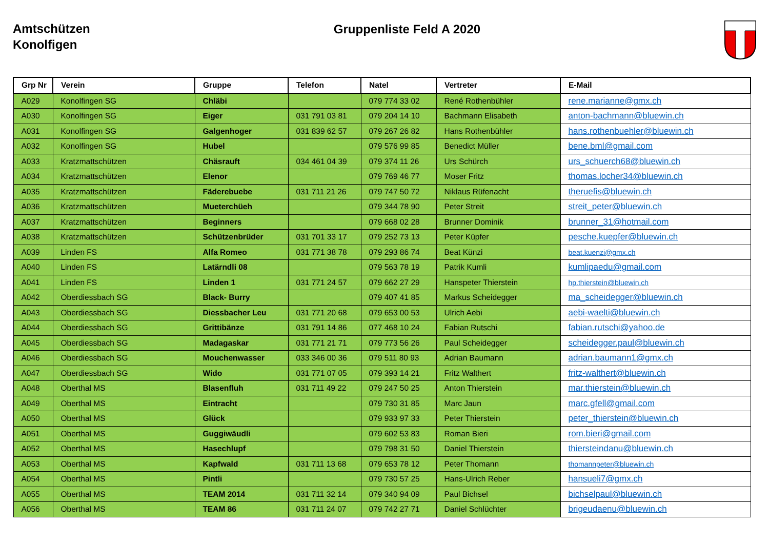Amtschützen
Konolfigen
Gruppenliste Feld A 2020
| Grp Nr | Verein | Gruppe | Telefon | Natel | Vertreter | E-Mail |
| --- | --- | --- | --- | --- | --- | --- |
| A029 | Konolfingen SG | Chläbi | | 079 774 33 02 | René Rothenbühler | rene.marianne@gmx.ch |
| A030 | Konolfingen SG | Eiger | 031 791 03 81 | 079 204 14 10 | Bachmann Elisabeth | anton-bachmann@bluewin.ch |
| A031 | Konolfingen SG | Galgenhoger | 031 839 62 57 | 079 267 26 82 | Hans Rothenbühler | hans.rothenbuehler@bluewin.ch |
| A032 | Konolfingen SG | Hubel | | 079 576 99 85 | Benedict Müller | bene.bml@gmail.com |
| A033 | Kratzmattschützen | Chäsrauft | 034 461 04 39 | 079 374 11 26 | Urs Schürch | urs_schuerch68@bluewin.ch |
| A034 | Kratzmattschützen | Elenor | | 079 769 46 77 | Moser Fritz | thomas.locher34@bluewin.ch |
| A035 | Kratzmattschützen | Fäderebuebe | 031 711 21 26 | 079 747 50 72 | Niklaus Rüfenacht | theruefis@bluewin.ch |
| A036 | Kratzmattschützen | Mueterchüeh | | 079 344 78 90 | Peter Streit | streit_peter@bluewin.ch |
| A037 | Kratzmattschützen | Beginners | | 079 668 02 28 | Brunner Dominik | brunner_31@hotmail.com |
| A038 | Kratzmattschützen | Schützenbrüder | 031 701 33 17 | 079 252 73 13 | Peter Küpfer | pesche.kuepfer@bluewin.ch |
| A039 | Linden FS | Alfa Romeo | 031 771 38 78 | 079 293 86 74 | Beat Künzi | beat.kuenzi@gmx.ch |
| A040 | Linden FS | Latärndli 08 | | 079 563 78 19 | Patrik Kumli | kumlipaedu@gmail.com |
| A041 | Linden FS | Linden 1 | 031 771 24 57 | 079 662 27 29 | Hanspeter Thierstein | hp.thierstein@bluewin.ch |
| A042 | Oberdiessbach SG | Black- Burry | | 079 407 41 85 | Markus Scheidegger | ma_scheidegger@bluewin.ch |
| A043 | Oberdiessbach SG | Diessbacher Leu | 031 771 20 68 | 079 653 00 53 | Ulrich Aebi | aebi-waelti@bluewin.ch |
| A044 | Oberdiessbach SG | Grittibänze | 031 791 14 86 | 077 468 10 24 | Fabian Rutschi | fabian.rutschi@yahoo.de |
| A045 | Oberdiessbach SG | Madagaskar | 031 771 21 71 | 079 773 56 26 | Paul Scheidegger | scheidegger.paul@bluewin.ch |
| A046 | Oberdiessbach SG | Mouchenwasser | 033 346 00 36 | 079 511 80 93 | Adrian Baumann | adrian.baumann1@gmx.ch |
| A047 | Oberdiessbach SG | Wido | 031 771 07 05 | 079 393 14 21 | Fritz Walthert | fritz-walthert@bluewin.ch |
| A048 | Oberthal MS | Blasenfluh | 031 711 49 22 | 079 247 50 25 | Anton Thierstein | mar.thierstein@bluewin.ch |
| A049 | Oberthal MS | Eintracht | | 079 730 31 85 | Marc Jaun | marc.gfell@gmail.com |
| A050 | Oberthal MS | Glück | | 079 933 97 33 | Peter Thierstein | peter_thierstein@bluewin.ch |
| A051 | Oberthal MS | Guggiwäudli | | 079 602 53 83 | Roman Bieri | rom.bieri@gmail.com |
| A052 | Oberthal MS | Hasechlupf | | 079 798 31 50 | Daniel Thierstein | thiersteindanu@bluewin.ch |
| A053 | Oberthal MS | Kapfwald | 031 711 13 68 | 079 653 78 12 | Peter Thomann | thomannpeter@bluewin.ch |
| A054 | Oberthal MS | Pintli | | 079 730 57 25 | Hans-Ulrich Reber | hansueli7@gmx.ch |
| A055 | Oberthal MS | TEAM 2014 | 031 711 32 14 | 079 340 94 09 | Paul Bichsel | bichselpaul@bluewin.ch |
| A056 | Oberthal MS | TEAM 86 | 031 711 24 07 | 079 742 27 71 | Daniel Schlüchter | brigeudaenu@bluewin.ch |